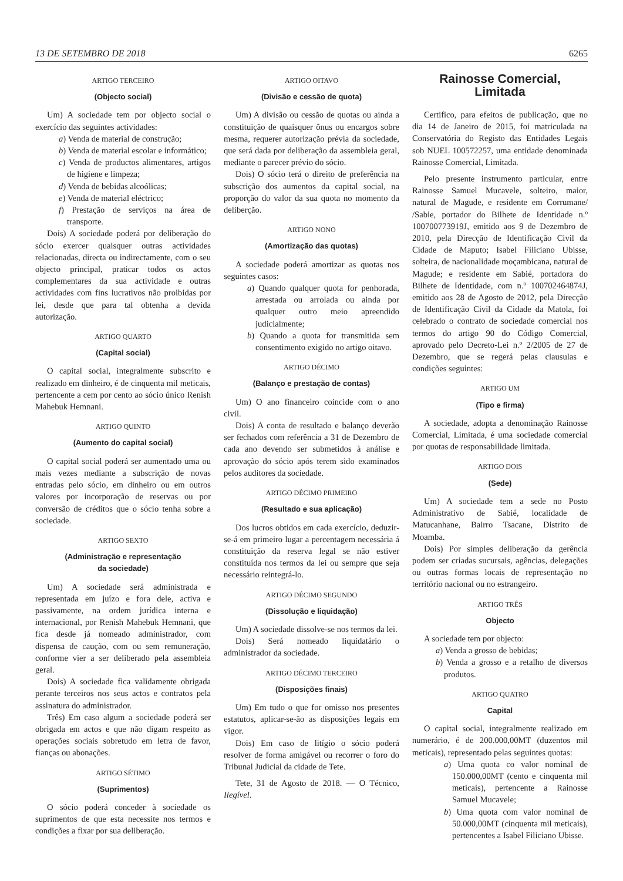13 DE SETEMBRO DE 2018 6265
ARTIGO TERCEIRO
(Objecto social)
Um) A sociedade tem por objecto social o exercício das seguintes actividades:
a) Venda de material de construção;
b) Venda de material escolar e informático;
c) Venda de productos alimentares, artigos de higiene e limpeza;
d) Venda de bebidas alcoólicas;
e) Venda de material eléctrico;
f) Prestação de serviços na área de transporte.
Dois) A sociedade poderá por deliberação do sócio exercer quaisquer outras actividades relacionadas, directa ou indirectamente, com o seu objecto principal, praticar todos os actos complementares da sua actividade e outras actividades com fins lucrativos não proibidas por lei, desde que para tal obtenha a devida autorização.
ARTIGO QUARTO
(Capital social)
O capital social, integralmente subscrito e realizado em dinheiro, é de cinquenta mil meticais, pertencente a cem por cento ao sócio único Renish Mahebuk Hemnani.
ARTIGO QUINTO
(Aumento do capital social)
O capital social poderá ser aumentado uma ou mais vezes mediante a subscrição de novas entradas pelo sócio, em dinheiro ou em outros valores por incorporação de reservas ou por conversão de créditos que o sócio tenha sobre a sociedade.
ARTIGO SEXTO
(Administração e representação
da sociedade)
Um) A sociedade será administrada e representada em juízo e fora dele, activa e passivamente, na ordem jurídica interna e internacional, por Renish Mahebuk Hemnani, que fica desde já nomeado administrador, com dispensa de caução, com ou sem remuneração, conforme vier a ser deliberado pela assembleia geral.
Dois) A sociedade fica validamente obrigada perante terceiros nos seus actos e contratos pela assinatura do administrador.
Três) Em caso algum a sociedade poderá ser obrigada em actos e que não digam respeito as operações sociais sobretudo em letra de favor, fianças ou abonações.
ARTIGO SÉTIMO
(Suprimentos)
O sócio poderá conceder à sociedade os suprimentos de que esta necessite nos termos e condições a fixar por sua deliberação.
ARTIGO OITAVO
(Divisão e cessão de quota)
Um) A divisão ou cessão de quotas ou ainda a constituição de quaisquer ônus ou encargos sobre mesma, requerer autorização prévia da sociedade, que será dada por deliberação da assembleia geral, mediante o parecer prévio do sócio.
Dois) O sócio terá o direito de preferência na subscrição dos aumentos da capital social, na proporção do valor da sua quota no momento da deliberção.
ARTIGO NONO
(Amortização das quotas)
A sociedade poderá amortizar as quotas nos seguintes casos:
a) Quando qualquer quota for penhorada, arrestada ou arrolada ou ainda por qualquer outro meio apreendido judicialmente;
b) Quando a quota for transmitida sem consentimento exigido no artigo oitavo.
ARTIGO DÉCIMO
(Balanço e prestação de contas)
Um) O ano financeiro coincide com o ano civil.
Dois) A conta de resultado e balanço deverão ser fechados com referência a 31 de Dezembro de cada ano devendo ser submetidos à análise e aprovação do sócio após terem sido examinados pelos auditores da sociedade.
ARTIGO DÉCIMO PRIMEIRO
(Resultado e sua aplicação)
Dos lucros obtidos em cada exercício, deduzir-se-á em primeiro lugar a percentagem necessária á constituição da reserva legal se não estiver constituída nos termos da lei ou sempre que seja necessário reintegrá-lo.
ARTIGO DÉCIMO SEGUNDO
(Dissolução e liquidação)
Um) A sociedade dissolve-se nos termos da lei.
Dois) Será nomeado liquidatário o administrador da sociedade.
ARTIGO DÉCIMO TERCEIRO
(Disposições finais)
Um) Em tudo o que for omisso nos presentes estatutos, aplicar-se-ão as disposições legais em vigor.
Dois) Em caso de litígio o sócio poderá resolver de forma amigável ou recorrer o foro do Tribunal Judicial da cidade de Tete.
Tete, 31 de Agosto de 2018. — O Técnico, Ilegível.
Rainosse Comercial,
Limitada
Certifico, para efeitos de publicação, que no dia 14 de Janeiro de 2015, foi matriculada na Conservatória do Registo das Entidades Legais sob NUEL 100572257, uma entidade denominada Rainosse Comercial, Limitada.
Pelo presente instrumento particular, entre Rainosse Samuel Mucavele, solteiro, maior, natural de Magude, e residente em Corrumane/ /Sabie, portador do Bilhete de Identidade n.º 100700773919J, emitido aos 9 de Dezembro de 2010, pela Direcção de Identificação Civil da Cidade de Maputo; Isabel Filiciano Ubisse, solteira, de nacionalidade moçambicana, natural de Magude; e residente em Sabié, portadora do Bilhete de Identidade, com n.º 100702464874J, emitido aos 28 de Agosto de 2012, pela Direcção de Identificação Civil da Cidade da Matola, foi celebrado o contrato de sociedade comercial nos termos do artigo 90 do Código Comercial, aprovado pelo Decreto-Lei n.º 2/2005 de 27 de Dezembro, que se regerá pelas clausulas e condições seguintes:
ARTIGO UM
(Tipo e firma)
A sociedade, adopta a denominação Rainosse Comercial, Limitada, é uma sociedade comercial por quotas de responsabilidade limitada.
ARTIGO DOIS
(Sede)
Um) A sociedade tem a sede no Posto Administrativo de Sabié, localidade de Matucanhane, Bairro Tsacane, Distrito de Moamba.
Dois) Por simples deliberação da gerência podem ser criadas sucursais, agências, delegações ou outras formas locais de representação no território nacional ou no estrangeiro.
ARTIGO TRÊS
Objecto
A sociedade tem por objecto:
a) Venda a grosso de bebidas;
b) Venda a grosso e a retalho de diversos produtos.
ARTIGO QUATRO
Capital
O capital social, integralmente realizado em numerário, é de 200.000,00MT (duzentos mil meticais), representado pelas seguintes quotas:
a) Uma quota co valor nominal de 150.000,00MT (cento e cinquenta mil meticais), pertencente a Rainosse Samuel Mucavele;
b) Uma quota com valor nominal de 50.000,00MT (cinquenta mil meticais), pertencentes a Isabel Filiciano Ubisse.